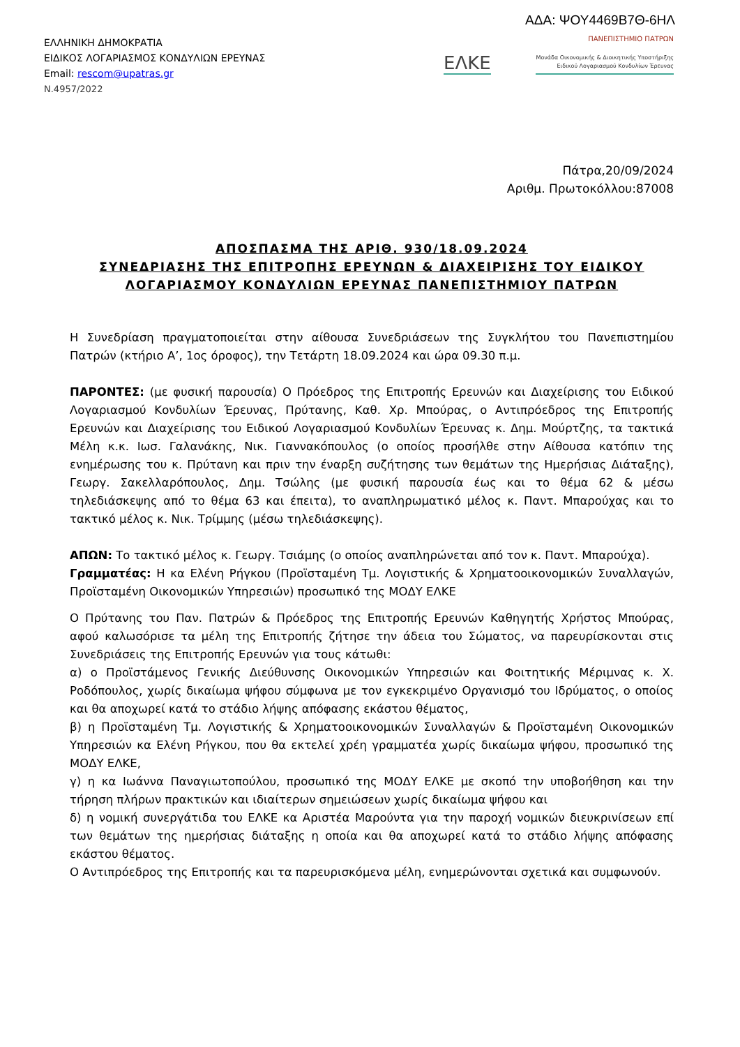ΑΔΑ: ΨΟΥ4469Β7Θ-6ΗΛ
ΕΛΛΗΝΙΚΗ ΔΗΜΟΚΡΑΤΙΑ
ΕΙΔΙΚΟΣ ΛΟΓΑΡΙΑΣΜΟΣ ΚΟΝΔΥΛΙΩΝ ΕΡΕΥΝΑΣ
Email: rescom@upatras.gr
Ν.4957/2022
ΠΑΝΕΠΙΣΤΗΜΙΟ ΠΑΤΡΩΝ
ΕΛΚΕ
Μονάδα Οικονομικής & Διοικητικής Υποστήριξης
Ειδικού Λογαριασμού Κονδυλίων Έρευνας
Πάτρα,20/09/2024
Αριθμ. Πρωτοκόλλου:87008
ΑΠΟΣΠΑΣΜΑ ΤΗΣ ΑΡΙΘ. 930/18.09.2024
ΣΥΝΕΔΡΙΑΣΗΣ ΤΗΣ ΕΠΙΤΡΟΠΗΣ ΕΡΕΥΝΩΝ & ΔΙΑΧΕΙΡΙΣΗΣ ΤΟΥ ΕΙΔΙΚΟΥ
ΛΟΓΑΡΙΑΣΜΟΥ ΚΟΝΔΥΛΙΩΝ ΕΡΕΥΝΑΣ ΠΑΝΕΠΙΣΤΗΜΙΟΥ ΠΑΤΡΩΝ
Η Συνεδρίαση πραγματοποιείται στην αίθουσα Συνεδριάσεων της Συγκλήτου του Πανεπιστημίου Πατρών (κτήριο Α’, 1ος όροφος), την Τετάρτη 18.09.2024 και ώρα 09.30 π.μ.
ΠΑΡΟΝΤΕΣ: (με φυσική παρουσία) Ο Πρόεδρος της Επιτροπής Ερευνών και Διαχείρισης του Ειδικού Λογαριασμού Κονδυλίων Έρευνας, Πρύτανης, Καθ. Χρ. Μπούρας, ο Αντιπρόεδρος της Επιτροπής Ερευνών και Διαχείρισης του Ειδικού Λογαριασμού Κονδυλίων Έρευνας κ. Δημ. Μούρτζης, τα τακτικά Μέλη κ.κ. Ιωσ. Γαλανάκης, Νικ. Γιαννακόπουλος (ο οποίος προσήλθε στην Αίθουσα κατόπιν της ενημέρωσης του κ. Πρύτανη και πριν την έναρξη συζήτησης των θεμάτων της Ημερήσιας Διάταξης), Γεωργ. Σακελλαρόπουλος, Δημ. Τσώλης (με φυσική παρουσία έως και το θέμα 62 & μέσω τηλεδιάσκεψης από το θέμα 63 και έπειτα), το αναπληρωματικό μέλος κ. Παντ. Μπαρούχας και το τακτικό μέλος κ. Νικ. Τρίμμης (μέσω τηλεδιάσκεψης).
ΑΠΩΝ: Το τακτικό μέλος κ. Γεωργ. Τσιάμης (ο οποίος αναπληρώνεται από τον κ. Παντ. Μπαρούχα).
Γραμματέας: Η κα Ελένη Ρήγκου (Προϊσταμένη Τμ. Λογιστικής & Χρηματοοικονομικών Συναλλαγών, Προϊσταμένη Οικονομικών Υπηρεσιών) προσωπικό της ΜΟΔΥ ΕΛΚΕ
Ο Πρύτανης του Παν. Πατρών & Πρόεδρος της Επιτροπής Ερευνών Καθηγητής Χρήστος Μπούρας, αφού καλωσόρισε τα μέλη της Επιτροπής ζήτησε την άδεια του Σώματος, να παρευρίσκονται στις Συνεδριάσεις της Επιτροπής Ερευνών για τους κάτωθι:
α) ο Προϊστάμενος Γενικής Διεύθυνσης Οικονομικών Υπηρεσιών και Φοιτητικής Μέριμνας κ. Χ. Ροδόπουλος, χωρίς δικαίωμα ψήφου σύμφωνα με τον εγκεκριμένο Οργανισμό του Ιδρύματος, ο οποίος και θα αποχωρεί κατά το στάδιο λήψης απόφασης εκάστου θέματος,
β) η Προϊσταμένη Τμ. Λογιστικής & Χρηματοοικονομικών Συναλλαγών & Προϊσταμένη Οικονομικών Υπηρεσιών κα Ελένη Ρήγκου, που θα εκτελεί χρέη γραμματέα χωρίς δικαίωμα ψήφου, προσωπικό της ΜΟΔΥ ΕΛΚΕ,
γ) η κα Ιωάννα Παναγιωτοπούλου, προσωπικό της ΜΟΔΥ ΕΛΚΕ με σκοπό την υποβοήθηση και την τήρηση πλήρων πρακτικών και ιδιαίτερων σημειώσεων χωρίς δικαίωμα ψήφου και
δ) η νομική συνεργάτιδα του ΕΛΚΕ κα Αριστέα Μαρούντα για την παροχή νομικών διευκρινίσεων επί των θεμάτων της ημερήσιας διάταξης η οποία και θα αποχωρεί κατά το στάδιο λήψης απόφασης εκάστου θέματος.
Ο Αντιπρόεδρος της Επιτροπής και τα παρευρισκόμενα μέλη, ενημερώνονται σχετικά και συμφωνούν.